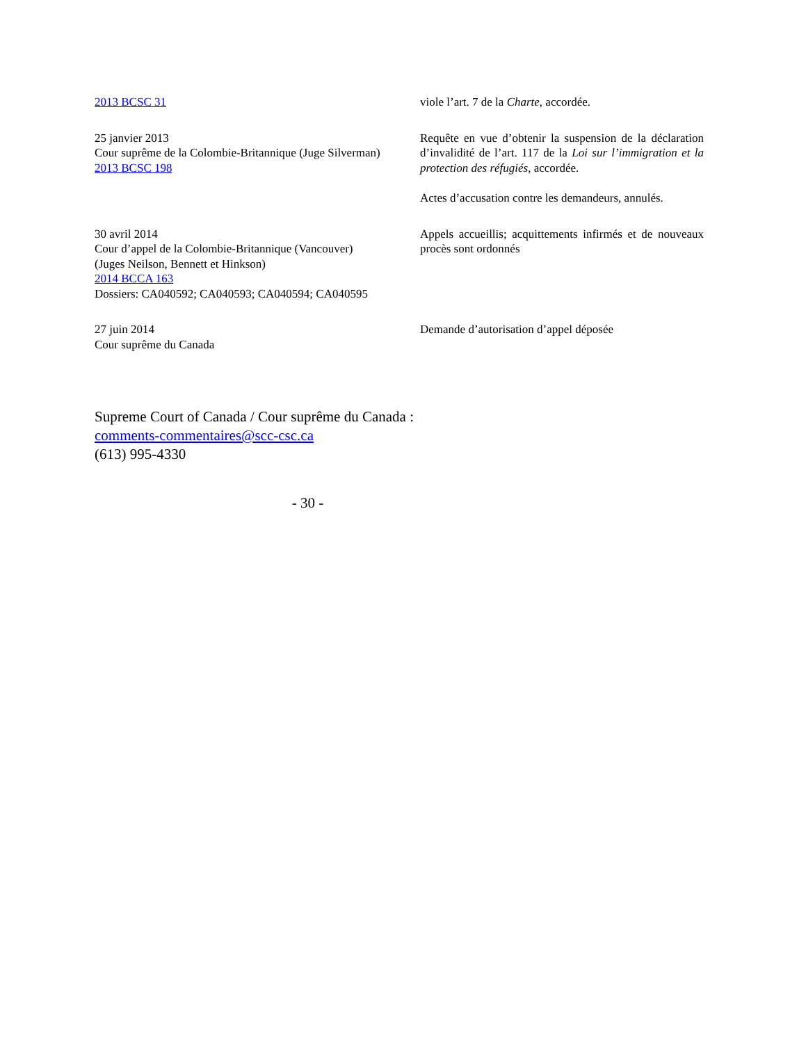2013 BCSC 31 viole l’art. 7 de la Charte, accordée.
25 janvier 2013
Cour suprême de la Colombie-Britannique (Juge Silverman)
2013 BCSC 198
Requête en vue d’obtenir la suspension de la déclaration d’invalidité de l’art. 117 de la Loi sur l’immigration et la protection des réfugiés, accordée.
Actes d’accusation contre les demandeurs, annulés.
30 avril 2014
Cour d’appel de la Colombie-Britannique (Vancouver)
(Juges Neilson, Bennett et Hinkson)
2014 BCCA 163
Dossiers: CA040592; CA040593; CA040594; CA040595
Appels accueillis; acquittements infirmés et de nouveaux procès sont ordonnés
27 juin 2014
Cour suprême du Canada
Demande d’autorisation d’appel déposée
Supreme Court of Canada / Cour suprême du Canada :
comments-commentaires@scc-csc.ca
(613) 995-4330
- 30 -